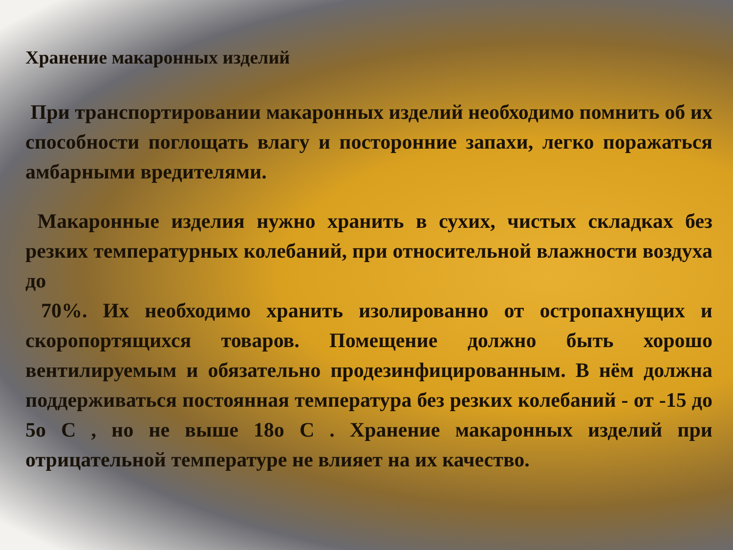Хранение макаронных изделий
При транспортировании макаронных изделий необходимо помнить об их способности поглощать влагу и посторонние запахи, легко поражаться амбарными вредителями.
Макаронные изделия нужно хранить в сухих, чистых складках без резких температурных колебаний, при относительной влажности воздуха до
70%. Их необходимо хранить изолированно от остропахнущих и скоропортящихся товаров. Помещение должно быть хорошо вентилируемым и обязательно продезинфицированным. В нём должна поддерживаться постоянная температура без резких колебаний - от -15 до 5о С , но не выше 18о С . Хранение макаронных изделий при отрицательной температуре не влияет на их качество.